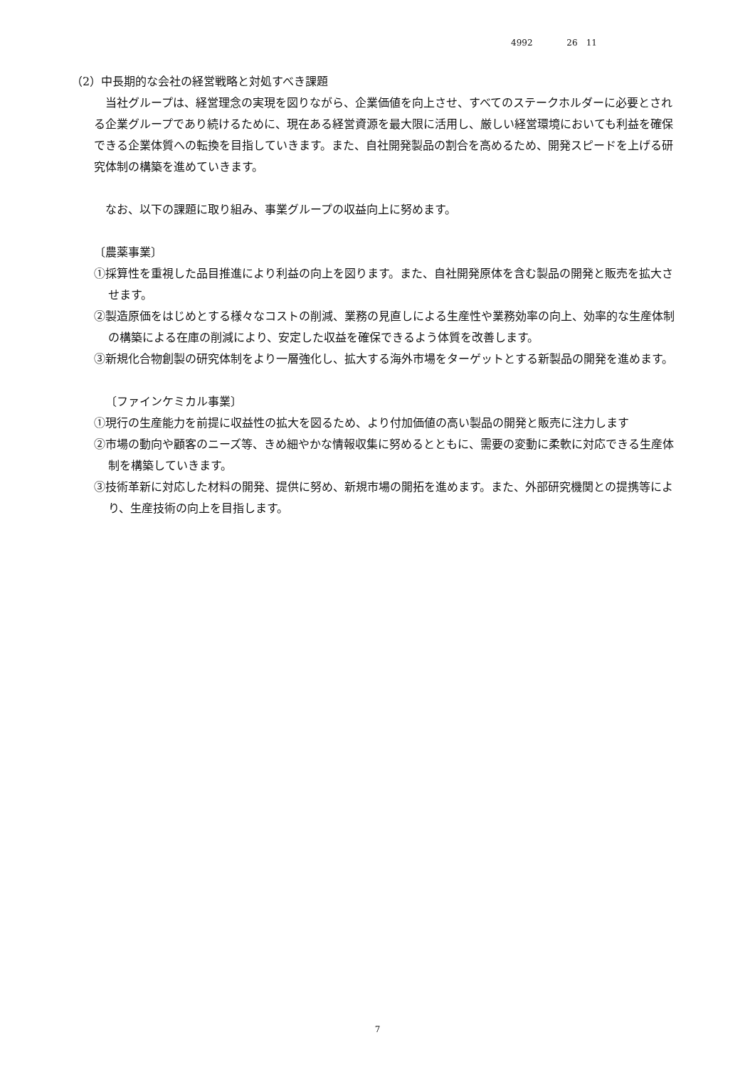4992 26　11
（2）中長期的な会社の経営戦略と対処すべき課題
当社グループは、経営理念の実現を図りながら、企業価値を向上させ、すべてのステークホルダーに必要とされる企業グループであり続けるために、現在ある経営資源を最大限に活用し、厳しい経営環境においても利益を確保できる企業体質への転換を目指していきます。また、自社開発製品の割合を高めるため、開発スピードを上げる研究体制の構築を進めていきます。
なお、以下の課題に取り組み、事業グループの収益向上に努めます。
〔農薬事業〕
①採算性を重視した品目推進により利益の向上を図ります。また、自社開発原体を含む製品の開発と販売を拡大させます。
②製造原価をはじめとする様々なコストの削減、業務の見直しによる生産性や業務効率の向上、効率的な生産体制の構築による在庫の削減により、安定した収益を確保できるよう体質を改善します。
③新規化合物創製の研究体制をより一層強化し、拡大する海外市場をターゲットとする新製品の開発を進めます。
〔ファインケミカル事業〕
①現行の生産能力を前提に収益性の拡大を図るため、より付加価値の高い製品の開発と販売に注力します
②市場の動向や顧客のニーズ等、きめ細やかな情報収集に努めるとともに、需要の変動に柔軟に対応できる生産体制を構築していきます。
③技術革新に対応した材料の開発、提供に努め、新規市場の開拓を進めます。また、外部研究機関との提携等により、生産技術の向上を目指します。
7